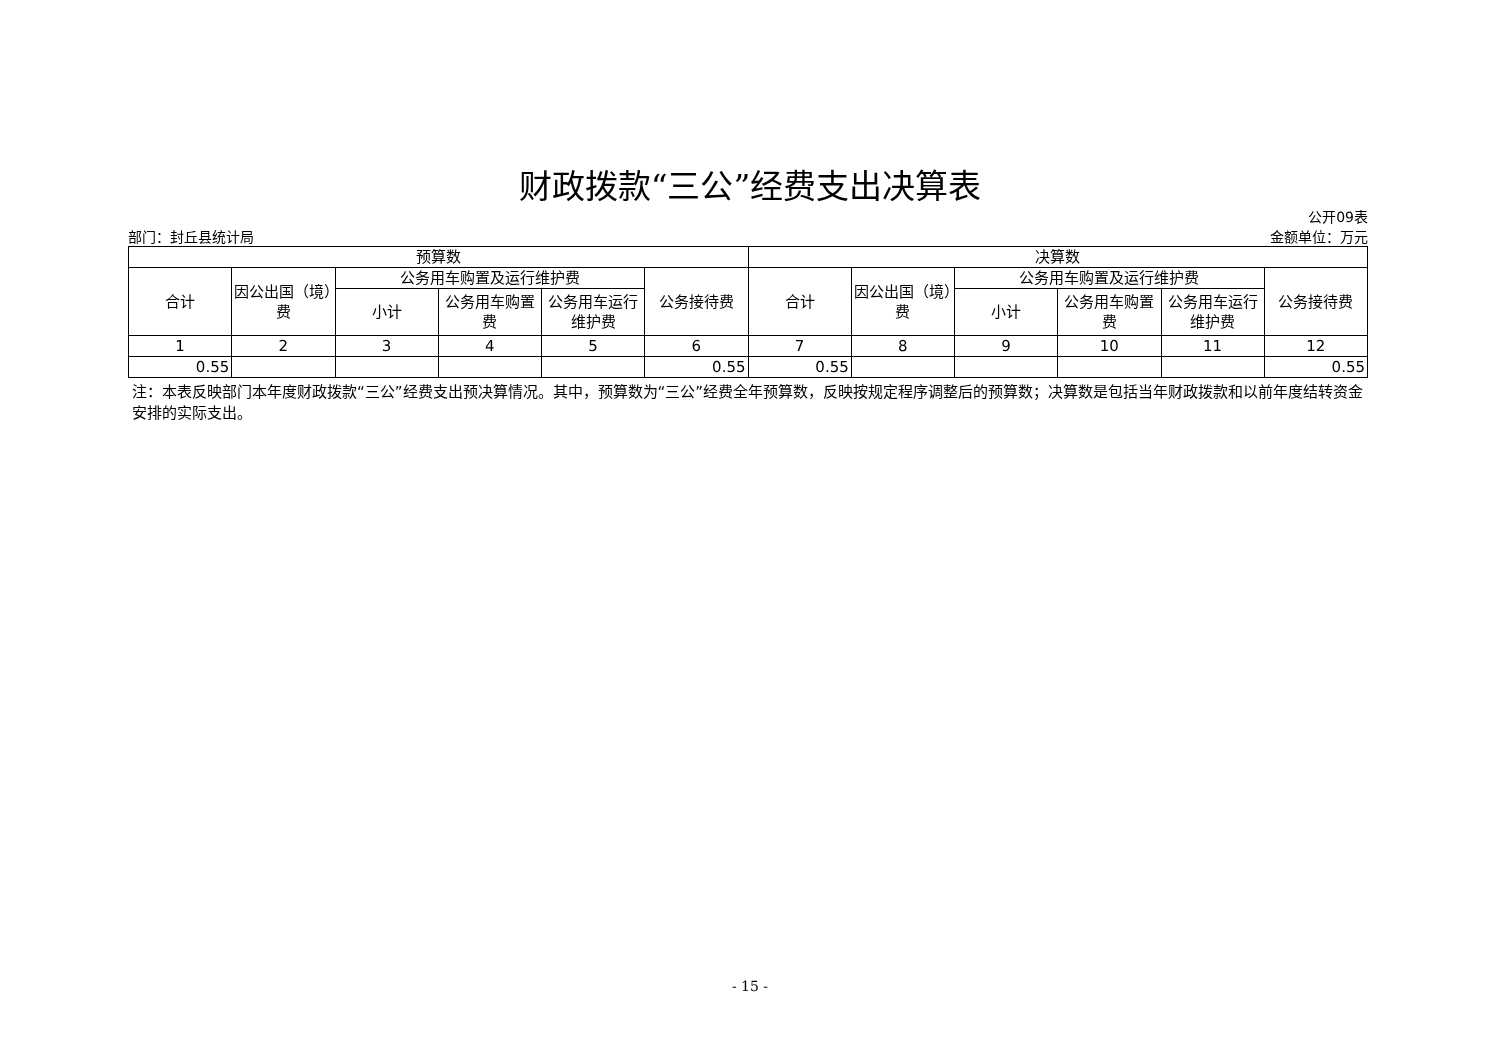财政拨款“三公”经费支出决算表
部门：封丘县统计局
公开09表
金额单位：万元
| 预算数 | | | | | | 决算数 | | | | | |
| --- | --- | --- | --- | --- | --- | --- | --- | --- | --- | --- | --- |
| 合计 | 因公出国（境）费 | 公务用车购置及运行维护费 | | | 公务接待费 | 合计 | 因公出国（境）费 | 公务用车购置及运行维护费 | | | 公务接待费 |
| | | 小计 | 公务用车购置费 | 公务用车运行维护费 | | | | 小计 | 公务用车购置费 | 公务用车运行维护费 | |
| 1 | 2 | 3 | 4 | 5 | 6 | 7 | 8 | 9 | 10 | 11 | 12 |
| 0.55 | | | | | 0.55 | 0.55 | | | | | 0.55 |
注：本表反映部门本年度财政拨款“三公”经费支出预决算情况。其中，预算数为“三公”经费全年预算数，反映按规定程序调整后的预算数；决算数是包括当年财政拨款和以前年度结转资金安排的实际支出。
- 15 -